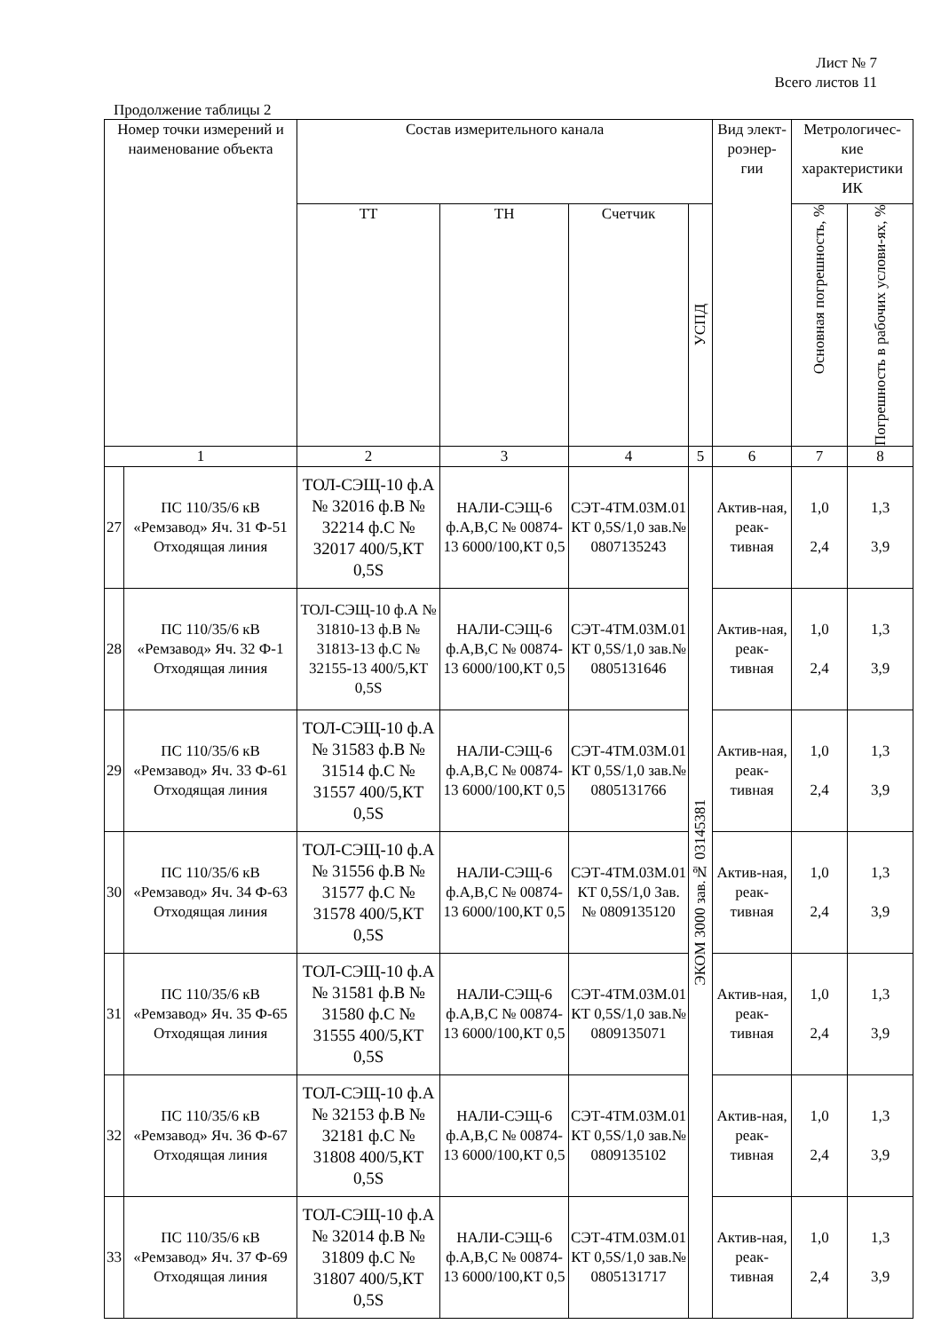Лист № 7
Всего листов 11
Продолжение таблицы 2
| Номер точки измерений и наименование объекта | | Состав измерительного канала | | | | Вид элект- роэнер- гии | Метрологичес- кие характеристики ИК | |
| --- | --- | --- | --- | --- | --- | --- | --- | --- |
| | | ТТ | ТН | Счетчик | УСПД | | Основная погрешность, % | Погрешность в рабочих услови-ях, % |
| 1 | | 2 | 3 | 4 | 5 | 6 | 7 | 8 |
| 27 | ПС 110/35/6 кВ «Ремзавод» Яч. 31 Ф-51 Отходящая линия | ТОЛ-СЭЩ-10 ф.А № 32016 ф.В № 32214 ф.С № 32017 400/5,КТ 0,5S | НАЛИ-СЭЩ-6 ф.А,В,С № 00874-13 6000/100,КТ 0,5 | СЭТ-4ТМ.03М.01 КТ 0,5S/1,0 зав.№ 0807135243 | ЭКОМ 3000 зав.№ 03145381 | Актив-ная, реак-тивная | 1,0 2,4 | 1,3 3,9 |
| 28 | ПС 110/35/6 кВ «Ремзавод» Яч. 32 Ф-1 Отходящая линия | ТОЛ-СЭЩ-10 ф.А № 31810-13 ф.В № 31813-13 ф.С № 32155-13 400/5,КТ 0,5S | НАЛИ-СЭЩ-6 ф.А,В,С № 00874-13 6000/100,КТ 0,5 | СЭТ-4ТМ.03М.01 КТ 0,5S/1,0 зав.№ 0805131646 | | Актив-ная, реак-тивная | 1,0 2,4 | 1,3 3,9 |
| 29 | ПС 110/35/6 кВ «Ремзавод» Яч. 33 Ф-61 Отходящая линия | ТОЛ-СЭЩ-10 ф.А № 31583 ф.В № 31514 ф.С № 31557 400/5,КТ 0,5S | НАЛИ-СЭЩ-6 ф.А,В,С № 00874-13 6000/100,КТ 0,5 | СЭТ-4ТМ.03М.01 КТ 0,5S/1,0 зав.№ 0805131766 | | Актив-ная, реак-тивная | 1,0 2,4 | 1,3 3,9 |
| 30 | ПС 110/35/6 кВ «Ремзавод» Яч. 34 Ф-63 Отходящая линия | ТОЛ-СЭЩ-10 ф.А № 31556 ф.В № 31577 ф.С № 31578 400/5,КТ 0,5S | НАЛИ-СЭЩ-6 ф.А,В,С № 00874-13 6000/100,КТ 0,5 | СЭТ-4ТМ.03М.01 КТ 0,5S/1,0 Зав. № 0809135120 | | Актив-ная, реак-тивная | 1,0 2,4 | 1,3 3,9 |
| 31 | ПС 110/35/6 кВ «Ремзавод» Яч. 35 Ф-65 Отходящая линия | ТОЛ-СЭЩ-10 ф.А № 31581 ф.В № 31580 ф.С № 31555 400/5,КТ 0,5S | НАЛИ-СЭЩ-6 ф.А,В,С № 00874-13 6000/100,КТ 0,5 | СЭТ-4ТМ.03М.01 КТ 0,5S/1,0 зав.№ 0809135071 | | Актив-ная, реак-тивная | 1,0 2,4 | 1,3 3,9 |
| 32 | ПС 110/35/6 кВ «Ремзавод» Яч. 36 Ф-67 Отходящая линия | ТОЛ-СЭЩ-10 ф.А № 32153 ф.В № 32181 ф.С № 31808 400/5,КТ 0,5S | НАЛИ-СЭЩ-6 ф.А,В,С № 00874-13 6000/100,КТ 0,5 | СЭТ-4ТМ.03М.01 КТ 0,5S/1,0 зав.№ 0809135102 | | Актив-ная, реак-тивная | 1,0 2,4 | 1,3 3,9 |
| 33 | ПС 110/35/6 кВ «Ремзавод» Яч. 37 Ф-69 Отходящая линия | ТОЛ-СЭЩ-10 ф.А № 32014 ф.В № 31809 ф.С № 31807 400/5,КТ 0,5S | НАЛИ-СЭЩ-6 ф.А,В,С № 00874-13 6000/100,КТ 0,5 | СЭТ-4ТМ.03М.01 КТ 0,5S/1,0 зав.№ 0805131717 | | Актив-ная, реак-тивная | 1,0 2,4 | 1,3 3,9 |